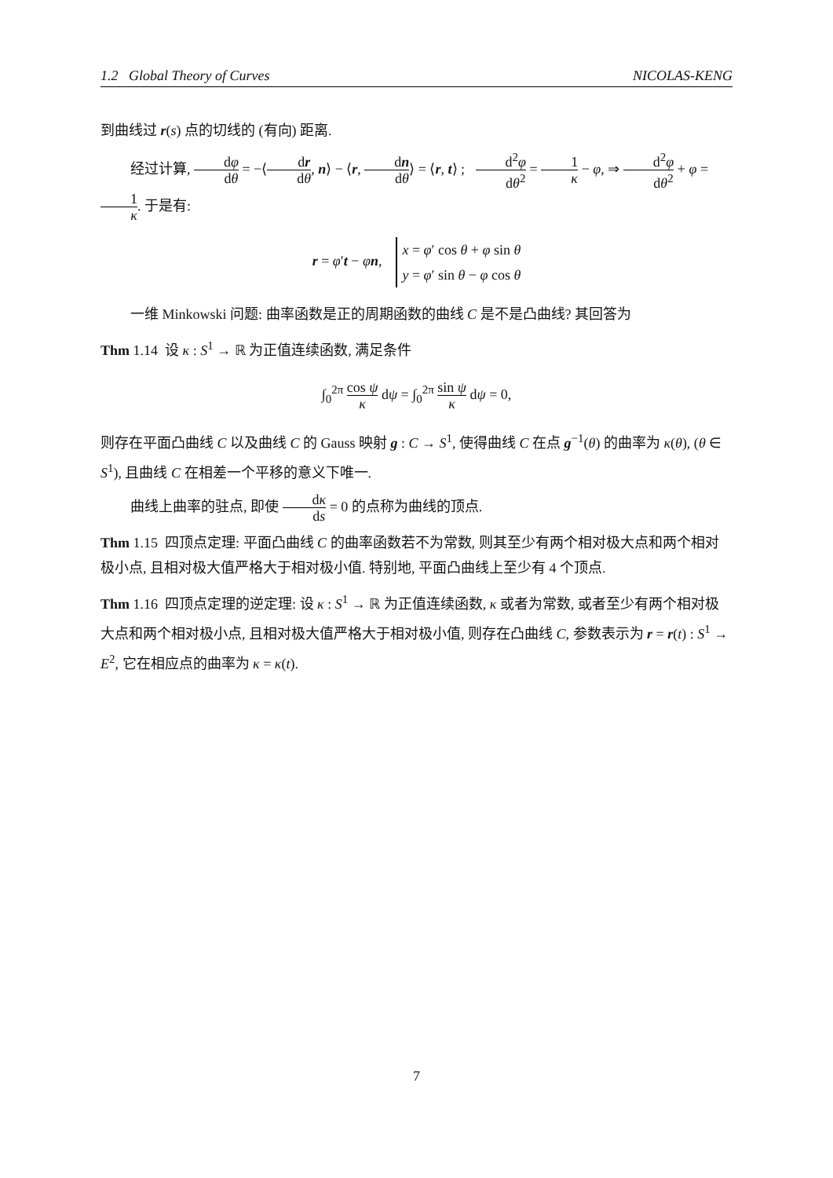1.2 Global Theory of Curves NICOLAS-KENG
到曲线过 r(s) 点的切线的 (有向) 距离.
经过计算, dφ dθ = −⟨dr dθ, n⟩ − ⟨r, dn dθ⟩ = ⟨r, t⟩ ; d<sup>2</sup>φ dθ<sup>2</sup> = 1 κ − φ, ⇒ d<sup>2</sup>φ dθ<sup>2</sup> + φ = 1 κ. 于是有:
r = φ′t − φn, x = φ′ cos θ + φ sin θ
y = φ′ sin θ − φ cos θ
一维 Minkowski 问题: 曲率函数是正的周期函数的曲线 C 是不是凸曲线? 其回答为
Thm 1.14 设 κ : S<sup>1</sup> → ℝ 为正值连续函数, 满足条件
∫<sub>0</sub><sup>2π</sup> cos ψ κ dψ = ∫<sub>0</sub><sup>2π</sup> sin ψ κ dψ = 0,
则存在平面凸曲线 C 以及曲线 C 的 Gauss 映射 g : C → S<sup>1</sup>, 使得曲线 C 在点 g<sup>−1</sup>(θ) 的曲率为 κ(θ), (θ ∈ S<sup>1</sup>), 且曲线 C 在相差一个平移的意义下唯一.
曲线上曲率的驻点, 即使 dκ ds = 0 的点称为曲线的顶点.
Thm 1.15 四顶点定理: 平面凸曲线 C 的曲率函数若不为常数, 则其至少有两个相对极大点和两个相对极小点, 且相对极大值严格大于相对极小值. 特别地, 平面凸曲线上至少有 4 个顶点.
Thm 1.16 四顶点定理的逆定理: 设 κ : S<sup>1</sup> → ℝ 为正值连续函数, κ 或者为常数, 或者至少有两个相对极大点和两个相对极小点, 且相对极大值严格大于相对极小值, 则存在凸曲线 C, 参数表示为 r = r(t) : S<sup>1</sup> → E<sup>2</sup>, 它在相应点的曲率为 κ = κ(t).
7